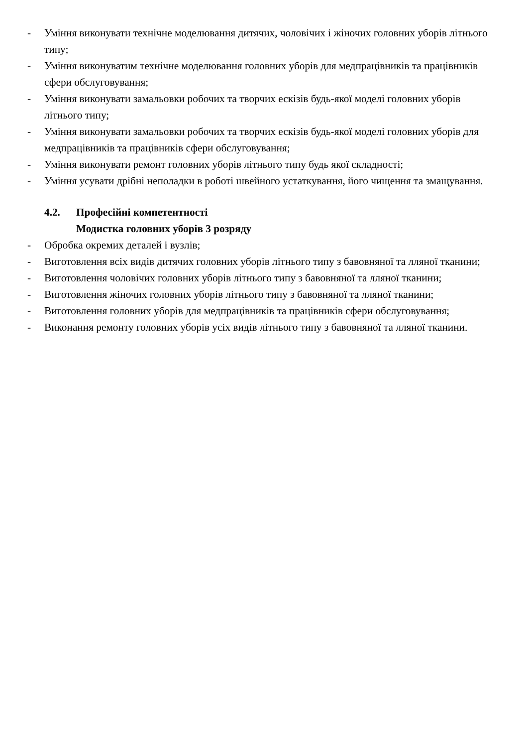- Уміння виконувати технічне моделювання дитячих, чоловічих і жіночих головних уборів літнього типу;
- Уміння виконуватим технічне моделювання головних уборів для медпрацівників та працівників сфери обслуговування;
- Уміння виконувати замальовки робочих та творчих ескізів будь-якої моделі головних уборів літнього типу;
- Уміння виконувати замальовки робочих та творчих ескізів будь-якої моделі головних уборів для медпрацівників та працівників сфери обслуговування;
- Уміння виконувати ремонт головних уборів літнього типу будь якої складності;
- Уміння усувати дрібні неполадки в роботі швейного устаткування, його чищення та змащування.
4.2. Професійні компетентності
Модистка головних уборів 3 розряду
- Обробка окремих деталей і вузлів;
- Виготовлення всіх видів дитячих головних уборів літнього типу з бавовняної та лляної тканини;
- Виготовлення чоловічих головних уборів літнього типу з бавовняної та лляної тканини;
- Виготовлення жіночих головних уборів літнього типу з бавовняної та лляної тканини;
- Виготовлення головних уборів для медпрацівників та працівників сфери обслуговування;
- Виконання ремонту головних уборів усіх видів літнього типу з бавовняної та лляної тканини.